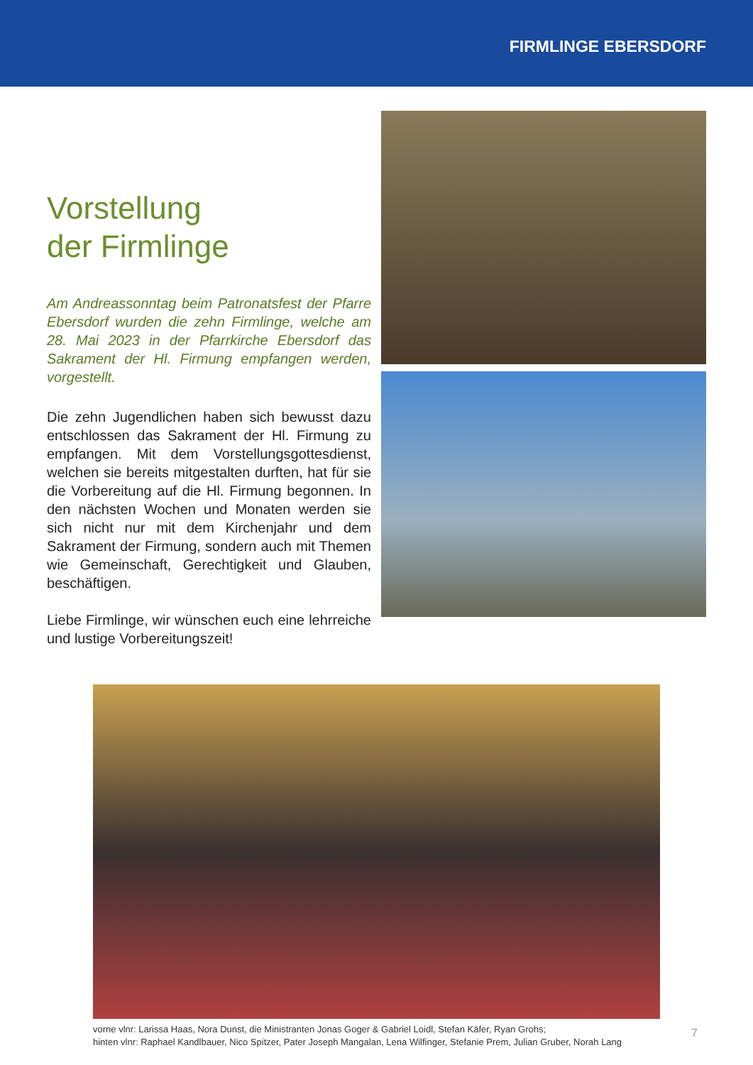FIRMLINGE EBERSDORF
Vorstellung
der Firmlinge
Am Andreassonntag beim Patronatsfest der Pfarre Ebersdorf wurden die zehn Firmlinge, welche am 28. Mai 2023 in der Pfarrkirche Ebersdorf das Sakrament der Hl. Firmung empfangen werden, vorgestellt.
Die zehn Jugendlichen haben sich bewusst dazu entschlossen das Sakrament der Hl. Firmung zu empfangen. Mit dem Vorstellungsgottesdienst, welchen sie bereits mitgestalten durften, hat für sie die Vorbereitung auf die Hl. Firmung begonnen. In den nächsten Wochen und Monaten werden sie sich nicht nur mit dem Kirchenjahr und dem Sakrament der Firmung, sondern auch mit Themen wie Gemeinschaft, Gerechtigkeit und Glauben, beschäftigen.
Liebe Firmlinge, wir wünschen euch eine lehrreiche und lustige Vorbereitungszeit!
vorne vlnr: Larissa Haas, Nora Dunst, die Ministranten Jonas Goger & Gabriel Loidl, Stefan Käfer, Ryan Grohs;
hinten vlnr: Raphael Kandlbauer, Nico Spitzer, Pater Joseph Mangalan, Lena Wilfinger, Stefanie Prem, Julian Gruber, Norah Lang
7